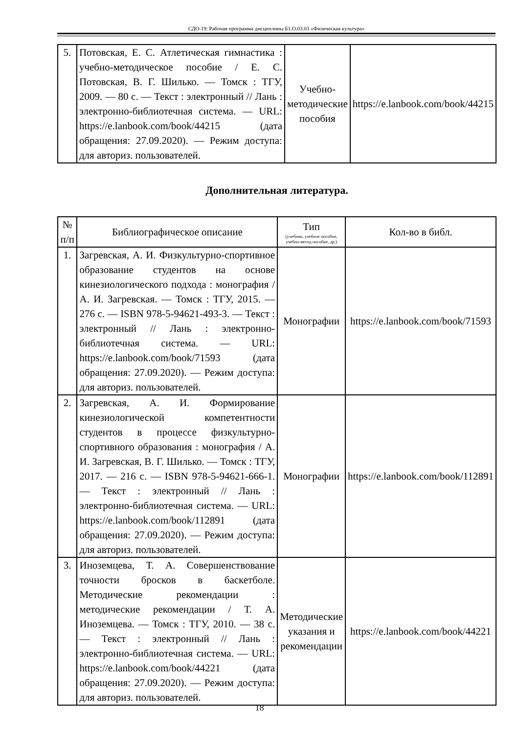СДО-19: Рабочая программа дисциплины Б1.О.03.03 «Физическая культура»
| 5. | Потовская, Е. С. Атлетическая гимнастика : учебно-методическое пособие / Е. С. Потовская, В. Г. Шилько. — Томск : ТГУ, 2009. — 80 с. — Текст : электронный // Лань : электронно-библиотечная система. — URL: https://e.lanbook.com/book/44215 (дата обращения: 27.09.2020). — Режим доступа: для авториз. пользователей. | Учебно-методические пособия | https://e.lanbook.com/book/44215 |
Дополнительная литература.
| № п/п | Библиографическое описание | Тип (учебник, учебное пособие, учебно-метод пособие, др.) | Кол-во в библ. |
| --- | --- | --- | --- |
| 1. | Загревская, А. И. Физкультурно-спортивное образование студентов на основе кинезиологического подхода : монография / А. И. Загревская. — Томск : ТГУ, 2015. — 276 с. — ISBN 978-5-94621-493-3. — Текст : электронный // Лань : электронно-библиотечная система. — URL: https://e.lanbook.com/book/71593 (дата обращения: 27.09.2020). — Режим доступа: для авториз. пользователей. | Монографии | https://e.lanbook.com/book/71593 |
| 2. | Загревская, А. И. Формирование кинезиологической компетентности студентов в процессе физкультурно-спортивного образования : монография / А. И. Загревская, В. Г. Шилько. — Томск : ТГУ, 2017. — 216 с. — ISBN 978-5-94621-666-1. — Текст : электронный // Лань : электронно-библиотечная система. — URL: https://e.lanbook.com/book/112891 (дата обращения: 27.09.2020). — Режим доступа: для авториз. пользователей. | Монографии | https://e.lanbook.com/book/112891 |
| 3. | Иноземцева, Т. А. Совершенствование точности бросков в баскетболе. Методические рекомендации : методические рекомендации / Т. А. Иноземцева. — Томск : ТГУ, 2010. — 38 с. — Текст : электронный // Лань : электронно-библиотечная система. — URL: https://e.lanbook.com/book/44221 (дата обращения: 27.09.2020). — Режим доступа: для авториз. пользователей. | Методические указания и рекомендации | https://e.lanbook.com/book/44221 |
18